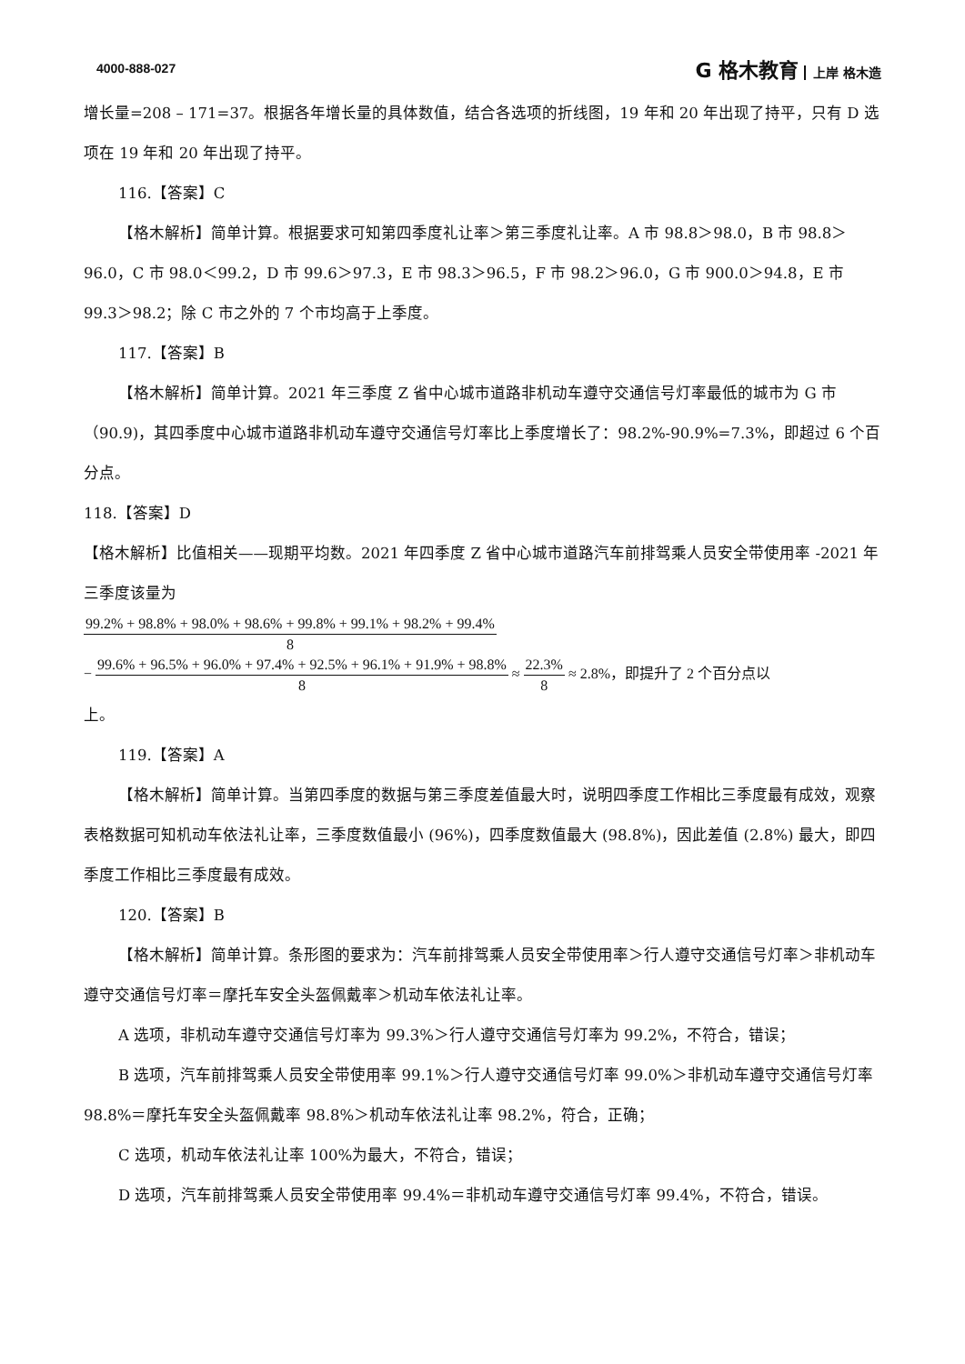4000-888-027 G 格木教育 上岸 格木造
增长量=208 – 171=37。根据各年增长量的具体数值，结合各选项的折线图，19 年和 20 年出现了持平，只有 D 选项在 19 年和 20 年出现了持平。
116.【答案】C
【格木解析】简单计算。根据要求可知第四季度礼让率＞第三季度礼让率。A 市 98.8＞98.0，B 市 98.8＞96.0，C 市 98.0＜99.2，D 市 99.6＞97.3，E 市 98.3＞96.5，F 市 98.2＞96.0，G 市 900.0＞94.8，E 市 99.3＞98.2；除 C 市之外的 7 个市均高于上季度。
117.【答案】B
【格木解析】简单计算。2021 年三季度 Z 省中心城市道路非机动车遵守交通信号灯率最低的城市为 G 市（90.9)，其四季度中心城市道路非机动车遵守交通信号灯率比上季度增长了：98.2%-90.9%=7.3%，即超过 6 个百分点。
118.【答案】D
【格木解析】比值相关——现期平均数。2021 年四季度 Z 省中心城市道路汽车前排驾乘人员安全带使用率 -2021 年三季度该量为
99.2% + 98.8% + 98.0% + 98.6% + 99.8% + 99.1% + 98.2% + 99.4% 8
− 99.6% + 96.5% + 96.0% + 97.4% + 92.5% + 96.1% + 91.9% + 98.8% 8 ≈ 22.3% 8 ≈ 2.8%，即提升了 2 个百分点以
上。
119.【答案】A
【格木解析】简单计算。当第四季度的数据与第三季度差值最大时，说明四季度工作相比三季度最有成效，观察表格数据可知机动车依法礼让率，三季度数值最小 (96%)，四季度数值最大 (98.8%)，因此差值 (2.8%) 最大，即四季度工作相比三季度最有成效。
120.【答案】B
【格木解析】简单计算。条形图的要求为：汽车前排驾乘人员安全带使用率＞行人遵守交通信号灯率＞非机动车遵守交通信号灯率＝摩托车安全头盔佩戴率＞机动车依法礼让率。
A 选项，非机动车遵守交通信号灯率为 99.3%＞行人遵守交通信号灯率为 99.2%，不符合，错误；
B 选项，汽车前排驾乘人员安全带使用率 99.1%＞行人遵守交通信号灯率 99.0%＞非机动车遵守交通信号灯率 98.8%＝摩托车安全头盔佩戴率 98.8%＞机动车依法礼让率 98.2%，符合，正确；
C 选项，机动车依法礼让率 100%为最大，不符合，错误；
D 选项，汽车前排驾乘人员安全带使用率 99.4%＝非机动车遵守交通信号灯率 99.4%，不符合，错误。